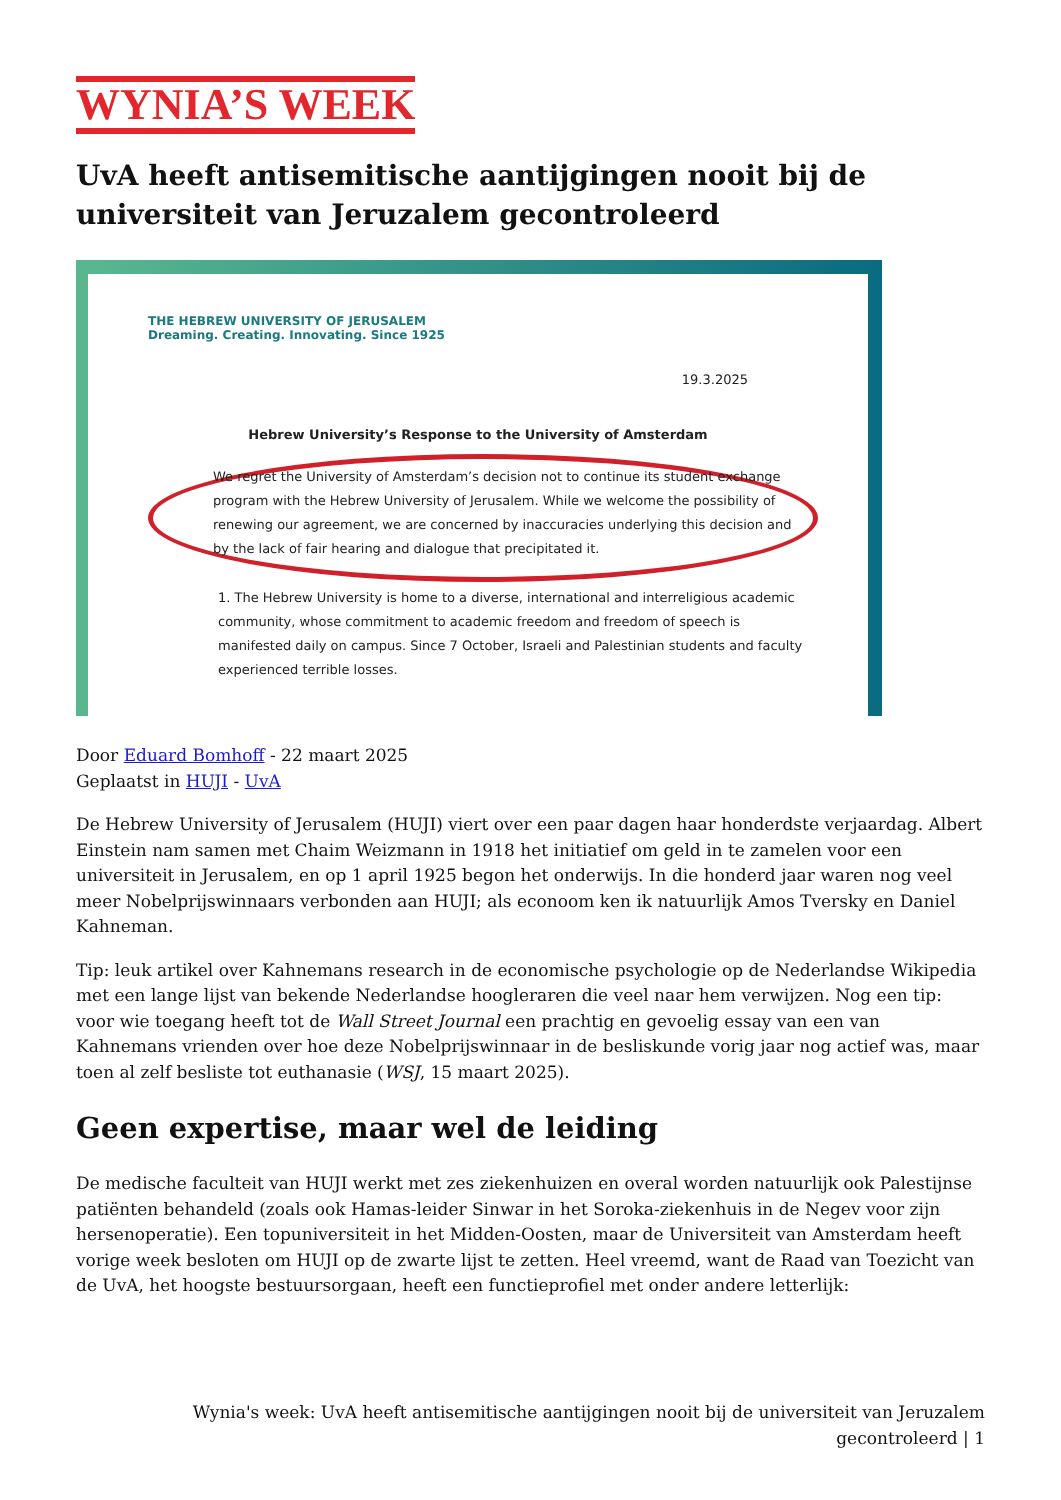WYNIA’S WEEK
UvA heeft antisemitische aantijgingen nooit bij de universiteit van Jeruzalem gecontroleerd
THE HEBREW UNIVERSITY OF JERUSALEM
Dreaming. Creating. Innovating. Since 1925
19.3.2025
Hebrew University’s Response to the University of Amsterdam
We regret the University of Amsterdam’s decision not to continue its student exchange program with the Hebrew University of Jerusalem. While we welcome the possibility of renewing our agreement, we are concerned by inaccuracies underlying this decision and by the lack of fair hearing and dialogue that precipitated it.
1. The Hebrew University is home to a diverse, international and interreligious academic community, whose commitment to academic freedom and freedom of speech is manifested daily on campus. Since 7 October, Israeli and Palestinian students and faculty experienced terrible losses.
Door Eduard Bomhoff - 22 maart 2025
Geplaatst in HUJI - UvA
De Hebrew University of Jerusalem (HUJI) viert over een paar dagen haar honderdste verjaardag. Albert Einstein nam samen met Chaim Weizmann in 1918 het initiatief om geld in te zamelen voor een universiteit in Jerusalem, en op 1 april 1925 begon het onderwijs. In die honderd jaar waren nog veel meer Nobelprijswinnaars verbonden aan HUJI; als econoom ken ik natuurlijk Amos Tversky en Daniel Kahneman.
Tip: leuk artikel over Kahnemans research in de economische psychologie op de Nederlandse Wikipedia met een lange lijst van bekende Nederlandse hoogleraren die veel naar hem verwijzen. Nog een tip: voor wie toegang heeft tot de Wall Street Journal een prachtig en gevoelig essay van een van Kahnemans vrienden over hoe deze Nobelprijswinnaar in de besliskunde vorig jaar nog actief was, maar toen al zelf besliste tot euthanasie (WSJ, 15 maart 2025).
Geen expertise, maar wel de leiding
De medische faculteit van HUJI werkt met zes ziekenhuizen en overal worden natuurlijk ook Palestijnse patiënten behandeld (zoals ook Hamas-leider Sinwar in het Soroka-ziekenhuis in de Negev voor zijn hersenoperatie). Een topuniversiteit in het Midden-Oosten, maar de Universiteit van Amsterdam heeft vorige week besloten om HUJI op de zwarte lijst te zetten. Heel vreemd, want de Raad van Toezicht van de UvA, het hoogste bestuursorgaan, heeft een functieprofiel met onder andere letterlijk:
Wynia's week: UvA heeft antisemitische aantijgingen nooit bij de universiteit van Jeruzalem gecontroleerd | 1